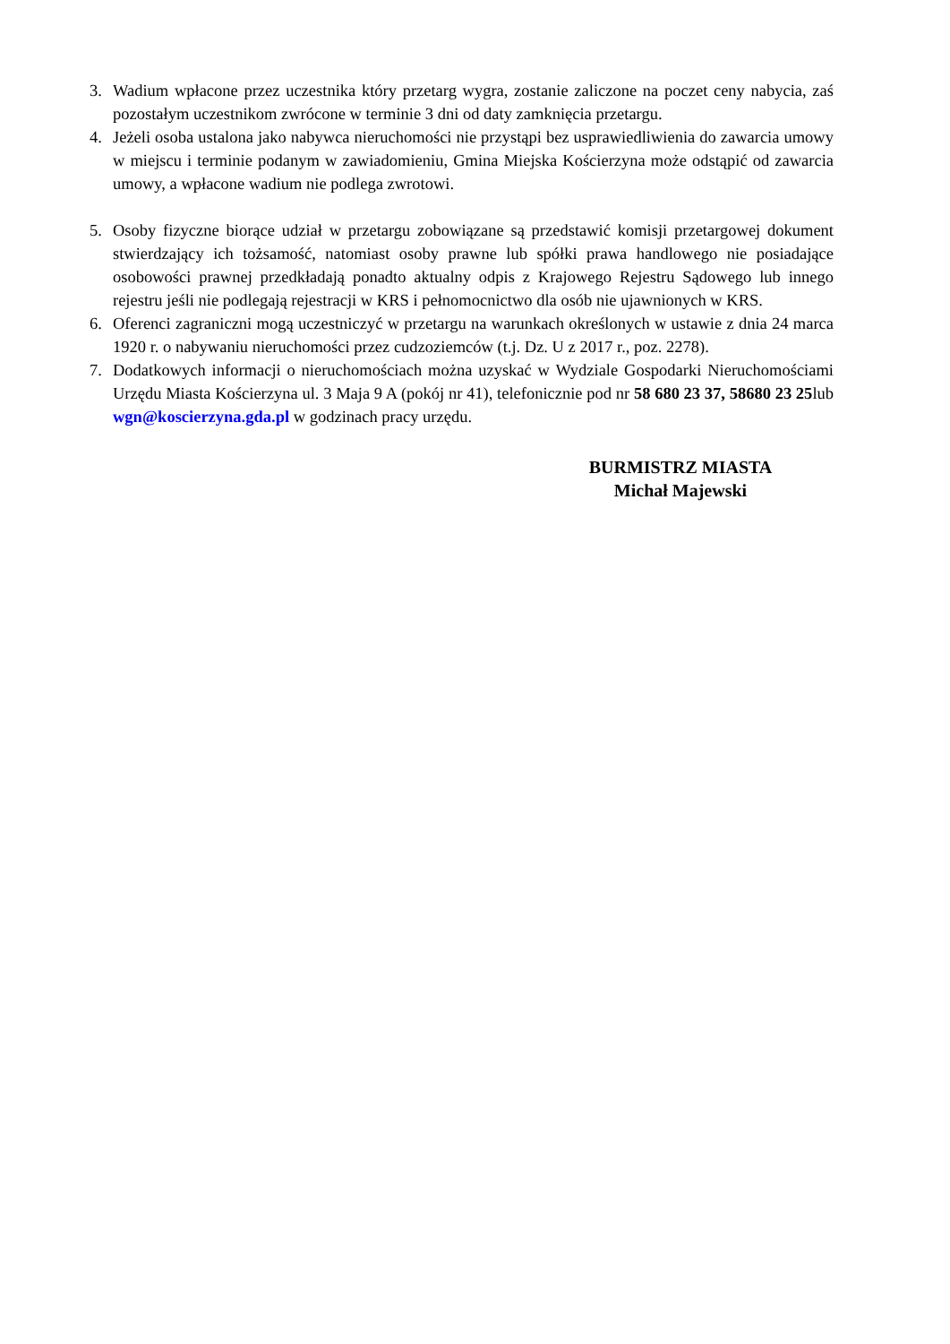3. Wadium wpłacone przez uczestnika który przetarg wygra, zostanie zaliczone na poczet ceny nabycia, zaś pozostałym uczestnikom zwrócone w terminie 3 dni od daty zamknięcia przetargu.
4. Jeżeli osoba ustalona jako nabywca nieruchomości nie przystąpi bez usprawiedliwienia do zawarcia umowy w miejscu i terminie podanym w zawiadomieniu, Gmina Miejska Kościerzyna może odstąpić od zawarcia umowy, a wpłacone wadium nie podlega zwrotowi.
5. Osoby fizyczne biorące udział w przetargu zobowiązane są przedstawić komisji przetargowej dokument stwierdzający ich tożsamość, natomiast osoby prawne lub spółki prawa handlowego nie posiadające osobowości prawnej przedkładają ponadto aktualny odpis z Krajowego Rejestru Sądowego lub innego rejestru jeśli nie podlegają rejestracji w KRS i pełnomocnictwo dla osób nie ujawnionych w KRS.
6. Oferenci zagraniczni mogą uczestniczyć w przetargu na warunkach określonych w ustawie z dnia 24 marca 1920 r. o nabywaniu nieruchomości przez cudzoziemców (t.j. Dz. U z 2017 r., poz. 2278).
7. Dodatkowych informacji o nieruchomościach można uzyskać w Wydziale Gospodarki Nieruchomościami Urzędu Miasta Kościerzyna ul. 3 Maja 9 A (pokój nr 41), telefonicznie pod nr 58 680 23 37, 58680 23 25lub wgn@koscierzyna.gda.pl w godzinach pracy urzędu.
BURMISTRZ MIASTA
Michał Majewski